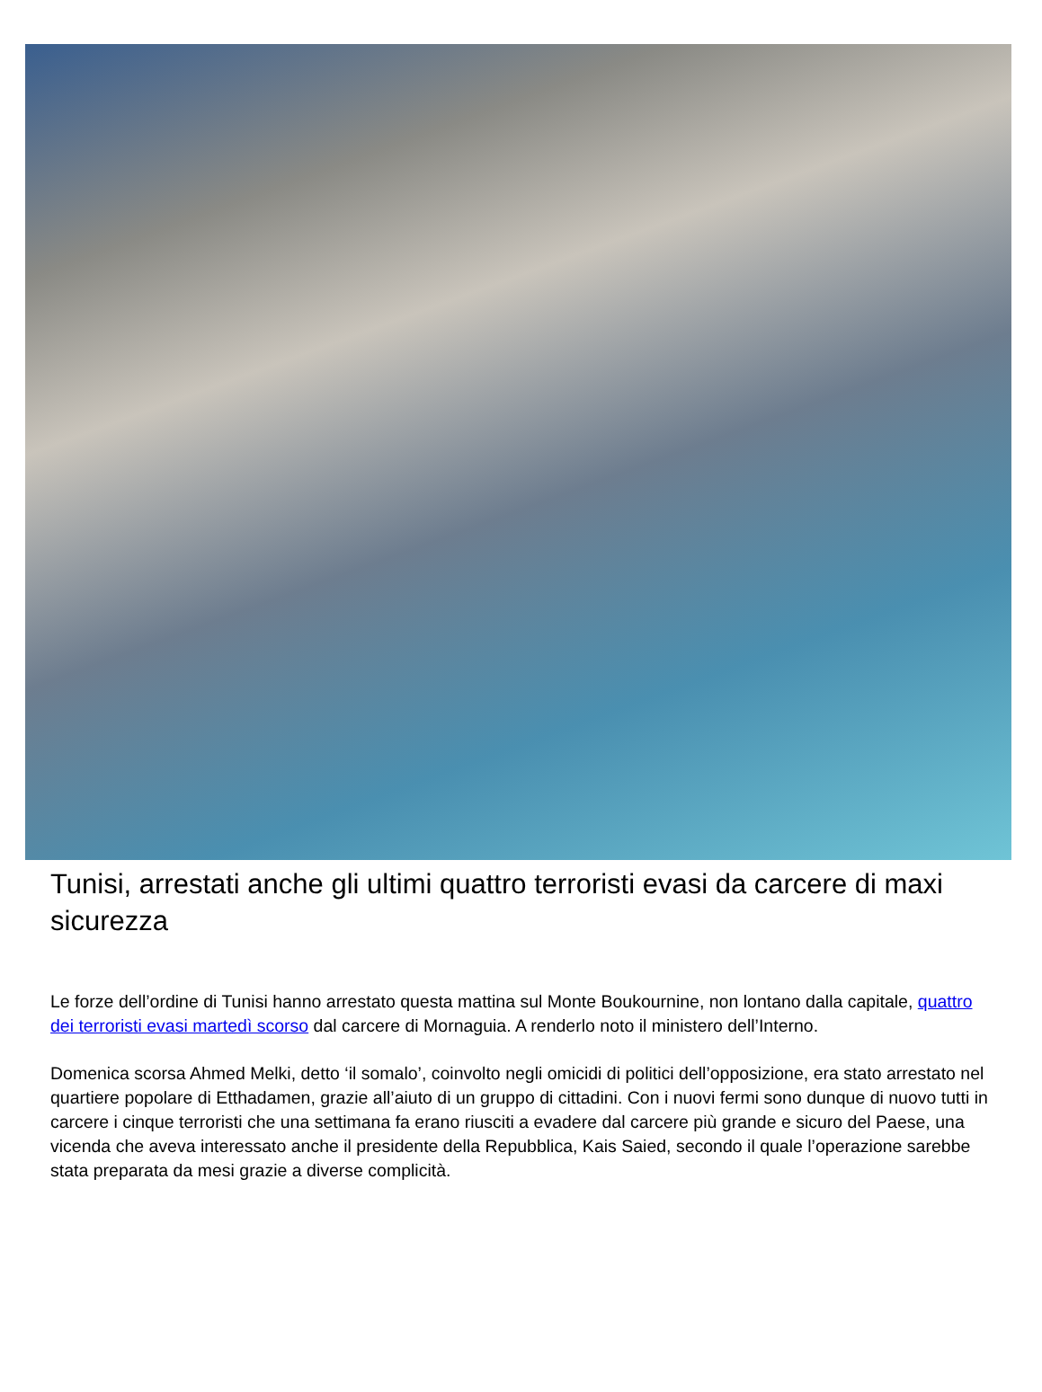Tunisi, arrestati anche gli ultimi quattro terroristi evasi da carcere di maxi sicurezza
Le forze dell’ordine di Tunisi hanno arrestato questa mattina sul Monte Boukournine, non lontano dalla capitale, quattro dei terroristi evasi martedì scorso dal carcere di Mornaguia. A renderlo noto il ministero dell’Interno.
Domenica scorsa Ahmed Melki, detto ‘il somalo’, coinvolto negli omicidi di politici dell’opposizione, era stato arrestato nel quartiere popolare di Etthadamen, grazie all’aiuto di un gruppo di cittadini. Con i nuovi fermi sono dunque di nuovo tutti in carcere i cinque terroristi che una settimana fa erano riusciti a evadere dal carcere più grande e sicuro del Paese, una vicenda che aveva interessato anche il presidente della Repubblica, Kais Saied, secondo il quale l’operazione sarebbe stata preparata da mesi grazie a diverse complicità.